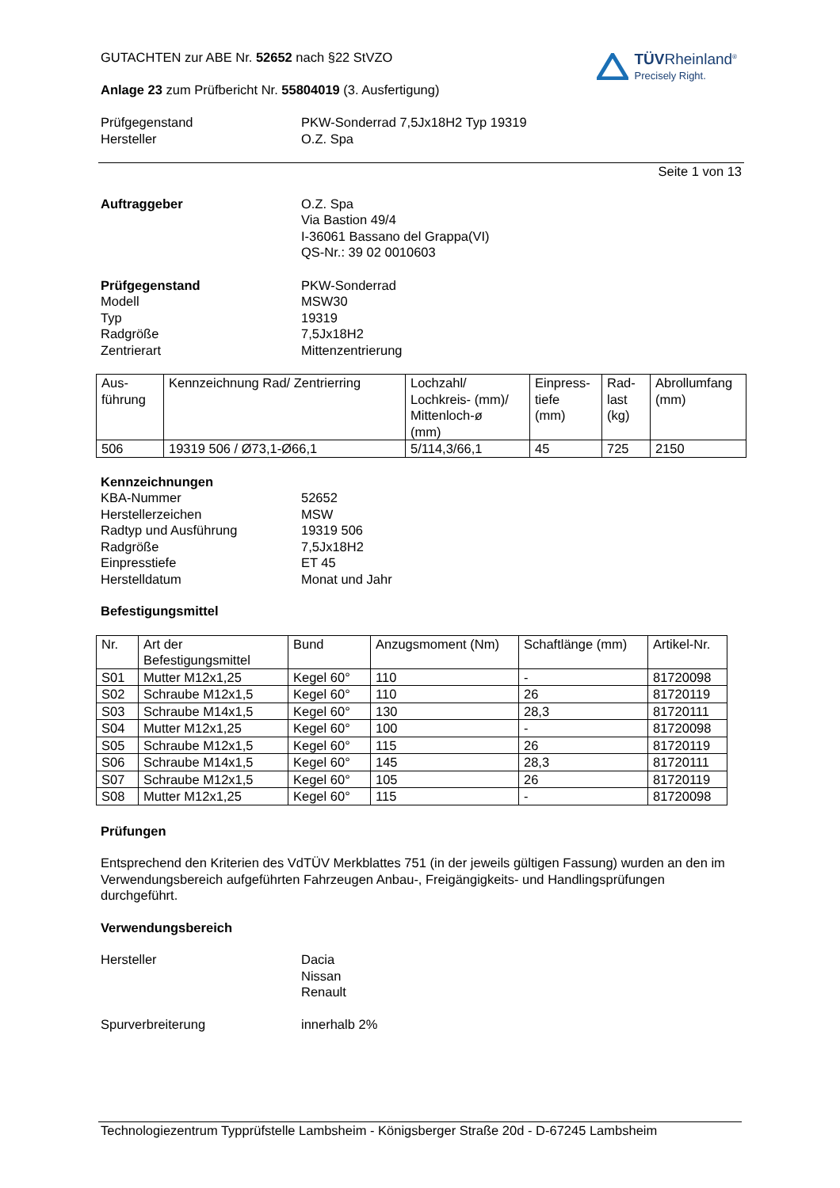TÜVRheinland<sup>®</sup>
Precisely Right.
GUTACHTEN zur ABE Nr. 52652 nach §22 StVZO
Anlage 23 zum Prüfbericht Nr. 55804019 (3. Ausfertigung)
Prüfgegenstand
Hersteller
PKW-Sonderrad 7,5Jx18H2 Typ 19319
O.Z. Spa
Seite 1 von 13
Auftraggeber O.Z. Spa
Via Bastion 49/4
I-36061 Bassano del Grappa(VI)
QS-Nr.: 39 02 0010603
Prüfgegenstand
Modell
Typ
Radgröße
Zentrierart
PKW-Sonderrad
MSW30
19319
7,5Jx18H2
Mittenzentrierung
| Aus- führung | Kennzeichnung Rad/ Zentrierring | Lochzahl/ Lochkreis- (mm)/ Mittenloch-ø (mm) | Einpress- tiefe (mm) | Rad- last (kg) | Abrollumfang (mm) |
| 506 | 19319 506 / Ø73,1-Ø66,1 | 5/114,3/66,1 | 45 | 725 | 2150 |
Kennzeichnungen
KBA-Nummer
Herstellerzeichen
Radtyp und Ausführung
Radgröße
Einpresstiefe
Herstelldatum
52652
MSW
19319 506
7,5Jx18H2
ET 45
Monat und Jahr
Befestigungsmittel
| Nr. | Art der Befestigungsmittel | Bund | Anzugsmoment (Nm) | Schaftlänge (mm) | Artikel-Nr. |
| S01 | Mutter M12x1,25 | Kegel 60° | 110 | - | 81720098 |
| S02 | Schraube M12x1,5 | Kegel 60° | 110 | 26 | 81720119 |
| S03 | Schraube M14x1,5 | Kegel 60° | 130 | 28,3 | 81720111 |
| S04 | Mutter M12x1,25 | Kegel 60° | 100 | - | 81720098 |
| S05 | Schraube M12x1,5 | Kegel 60° | 115 | 26 | 81720119 |
| S06 | Schraube M14x1,5 | Kegel 60° | 145 | 28,3 | 81720111 |
| S07 | Schraube M12x1,5 | Kegel 60° | 105 | 26 | 81720119 |
| S08 | Mutter M12x1,25 | Kegel 60° | 115 | - | 81720098 |
Prüfungen
Entsprechend den Kriterien des VdTÜV Merkblattes 751 (in der jeweils gültigen Fassung) wurden an den im Verwendungsbereich aufgeführten Fahrzeugen Anbau-, Freigängigkeits- und Handlingsprüfungen durchgeführt.
Verwendungsbereich
Hersteller Dacia
Nissan
Renault
Spurverbreiterung innerhalb 2%
Technologiezentrum Typprüfstelle Lambsheim - Königsberger Straße 20d - D-67245 Lambsheim